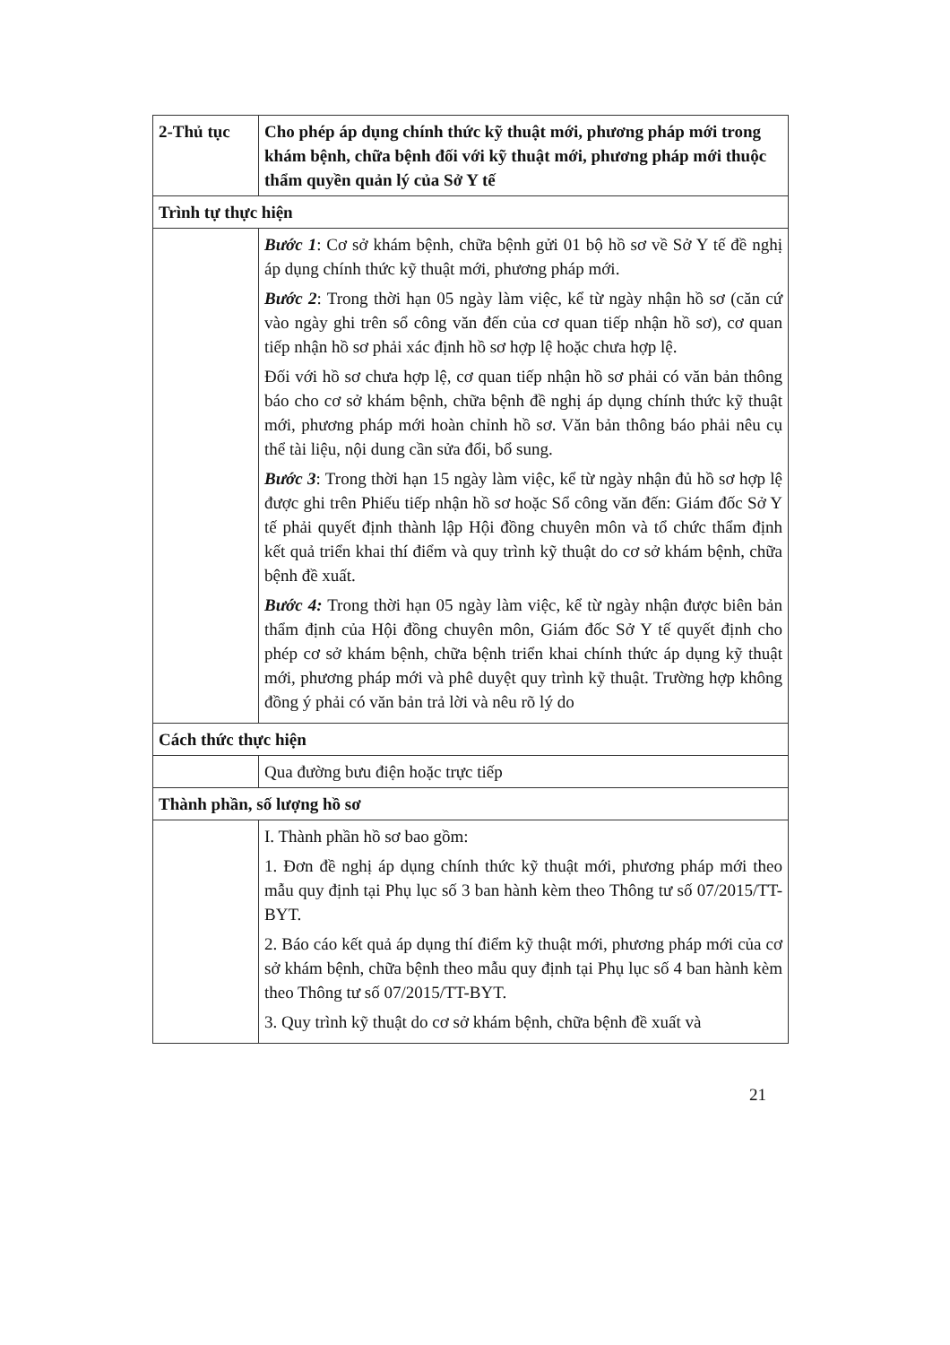| 2-Thủ tục | Cho phép áp dụng chính thức kỹ thuật mới, phương pháp mới trong khám bệnh, chữa bệnh đối với kỹ thuật mới, phương pháp mới thuộc thẩm quyền quản lý của Sở Y tế |
| Trình tự thực hiện | |
| | Bước 1 : Cơ sở khám bệnh, chữa bệnh gửi 01 bộ hồ sơ về Sở Y tế đề nghị áp dụng chính thức kỹ thuật mới, phương pháp mới. Bước 2 : Trong thời hạn 05 ngày làm việc, kể từ ngày nhận hồ sơ (căn cứ vào ngày ghi trên sổ công văn đến của cơ quan tiếp nhận hồ sơ), cơ quan tiếp nhận hồ sơ phải xác định hồ sơ hợp lệ hoặc chưa hợp lệ. Đối với hồ sơ chưa hợp lệ, cơ quan tiếp nhận hồ sơ phải có văn bản thông báo cho cơ sở khám bệnh, chữa bệnh đề nghị áp dụng chính thức kỹ thuật mới, phương pháp mới hoàn chỉnh hồ sơ. Văn bản thông báo phải nêu cụ thể tài liệu, nội dung cần sửa đổi, bổ sung. Bước 3 : Trong thời hạn 15 ngày làm việc, kể từ ngày nhận đủ hồ sơ hợp lệ được ghi trên Phiếu tiếp nhận hồ sơ hoặc Sổ công văn đến: Giám đốc Sở Y tế phải quyết định thành lập Hội đồng chuyên môn và tổ chức thẩm định kết quả triển khai thí điểm và quy trình kỹ thuật do cơ sở khám bệnh, chữa bệnh đề xuất. Bước 4: Trong thời hạn 05 ngày làm việc, kể từ ngày nhận được biên bản thẩm định của Hội đồng chuyên môn, Giám đốc Sở Y tế quyết định cho phép cơ sở khám bệnh, chữa bệnh triển khai chính thức áp dụng kỹ thuật mới, phương pháp mới và phê duyệt quy trình kỹ thuật. Trường hợp không đồng ý phải có văn bản trả lời và nêu rõ lý do |
| Cách thức thực hiện | |
| | Qua đường bưu điện hoặc trực tiếp |
| Thành phần, số lượng hồ sơ | |
| | I. Thành phần hồ sơ bao gồm: 1. Đơn đề nghị áp dụng chính thức kỹ thuật mới, phương pháp mới theo mẫu quy định tại Phụ lục số 3 ban hành kèm theo Thông tư số 07/2015/TT-BYT. 2. Báo cáo kết quả áp dụng thí điểm kỹ thuật mới, phương pháp mới của cơ sở khám bệnh, chữa bệnh theo mẫu quy định tại Phụ lục số 4 ban hành kèm theo Thông tư số 07/2015/TT-BYT. 3. Quy trình kỹ thuật do cơ sở khám bệnh, chữa bệnh đề xuất và |
21